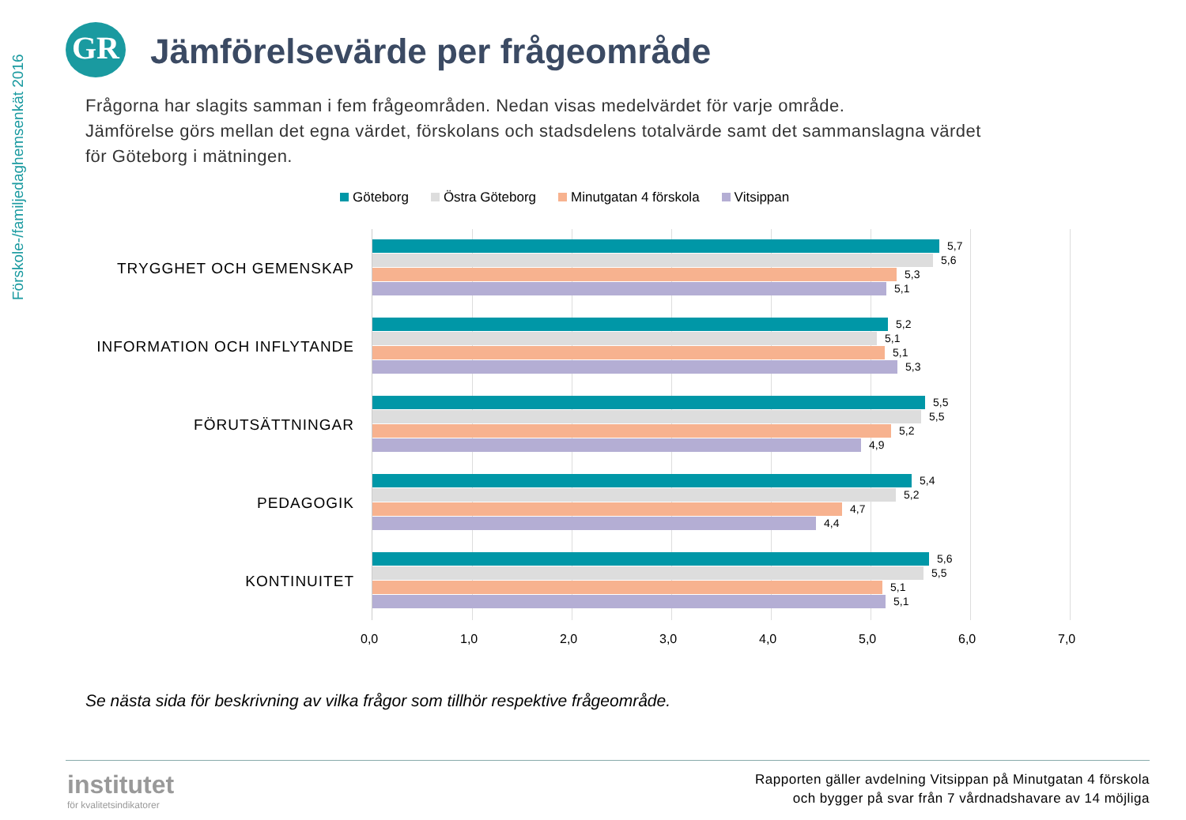Förskole-/familjedaghemsenkät 2016
GR
Jämförelsevärde per frågeområde
Frågorna har slagits samman i fem frågeområden. Nedan visas medelvärdet för varje område.
Jämförelse görs mellan det egna värdet, förskolans och stadsdelens totalvärde samt det sammanslagna värdet
för Göteborg i mätningen.
Göteborg Östra Göteborg Minutgatan 4 förskola Vitsippan
TRYGGHET OCH GEMENSKAP
INFORMATION OCH INFLYTANDE
FÖRUTSÄTTNINGAR
PEDAGOGIK
KONTINUITET
5,7
5,6
5,3
5,1
5,2
5,1
5,1
5,3
5,5
5,5
5,2
4,9
5,4
5,2
4,7
4,4
5,6
5,5
5,1
5,1
0,0 1,0 2,0 3,0 4,0 5,0 6,0 7,0
Se nästa sida för beskrivning av vilka frågor som tillhör respektive frågeområde.
institutet
för kvalitetsindikatorer
Rapporten gäller avdelning Vitsippan på Minutgatan 4 förskola
och bygger på svar från 7 vårdnadshavare av 14 möjliga